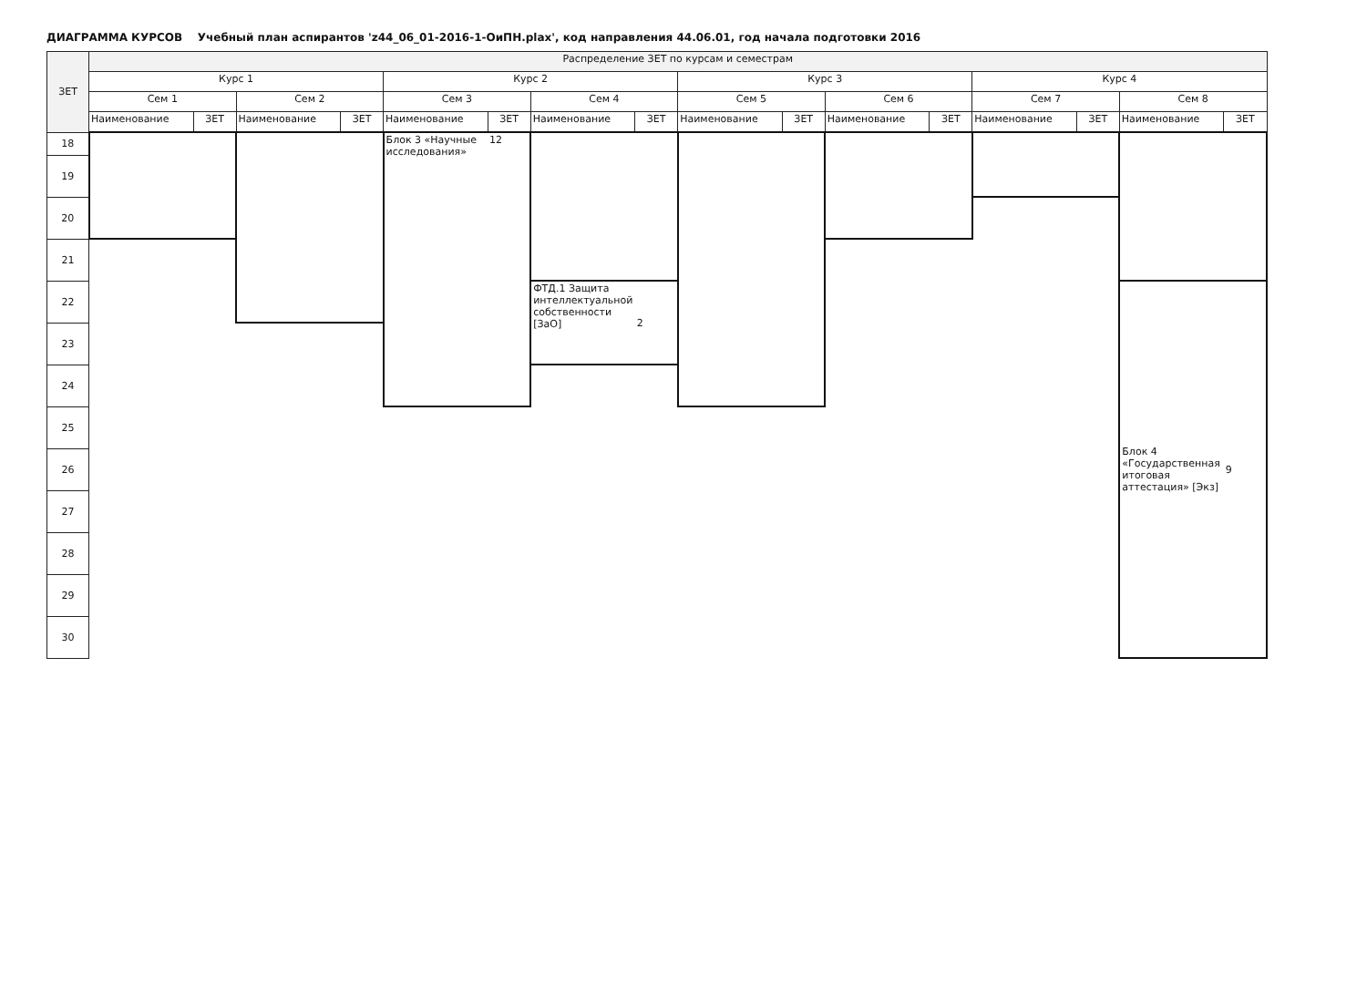ДИАГРАММА КУРСОВ Учебный план аспирантов 'z44_06_01-2016-1-ОиПН.plax', код направления 44.06.01, год начала подготовки 2016
| ЗЕТ | Распределение ЗЕТ по курсам и семестрам | | | | | | | | | | | | | | | |
| --- | --- | --- | --- | --- | --- | --- | --- | --- | --- | --- | --- | --- | --- | --- | --- | --- |
| | Курс 1 | | | | Курс 2 | | | | Курс 3 | | | | Курс 4 | | | |
| | Сем 1 | | Сем 2 | | Сем 3 | | Сем 4 | | Сем 5 | | Сем 6 | | Сем 7 | | Сем 8 | |
| | Наименование | ЗЕТ | Наименование | ЗЕТ | Наименование | ЗЕТ | Наименование | ЗЕТ | Наименование | ЗЕТ | Наименование | ЗЕТ | Наименование | ЗЕТ | Наименование | ЗЕТ |
| 18 | | | | | Блок 3 «Научные исследования» | 12 | | | | | | | | | | |
| 19 | | | | | | | | | | | | | | | | |
| 20 | | | | | | | | | | | | | | | | |
| 21 | | | | | | | | | | | | | | | | |
| 22 | | | | | | | ФТД.1 Защита интеллектуальной собственности [ЗаО] | 2 | | | | | | | Блок 4 «Государственная итоговая аттестация» [Экз] | 9 |
| 23 | | | | | | | | | | | | | | | | |
| 24 | | | | | | | | | | | | | | | | |
| 25 | | | | | | | | | | | | | | | | |
| 26 | | | | | | | | | | | | | | | | |
| 27 | | | | | | | | | | | | | | | | |
| 28 | | | | | | | | | | | | | | | | |
| 29 | | | | | | | | | | | | | | | | |
| 30 | | | | | | | | | | | | | | | | |